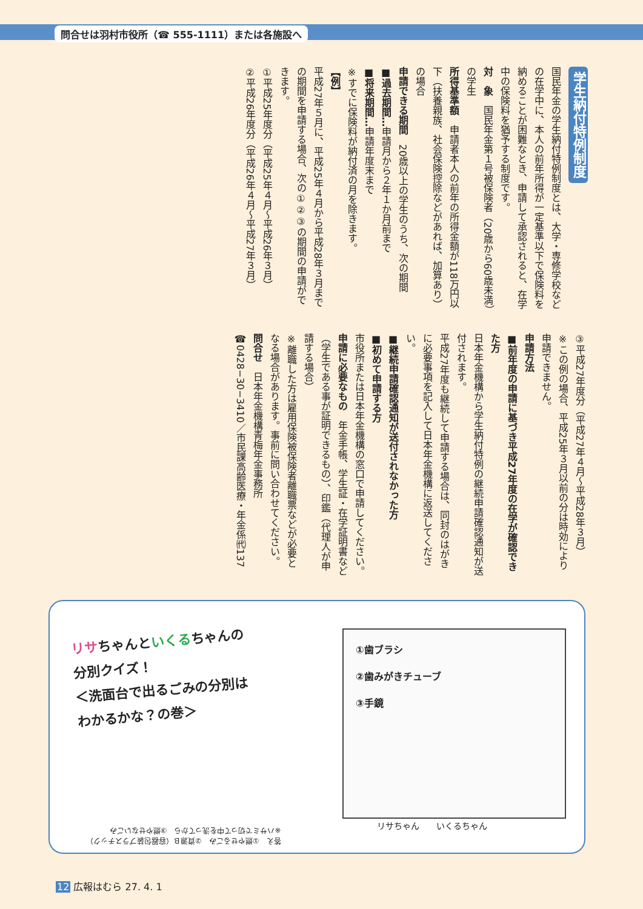問合せは羽村市役所（☎ 555-1111）または各施設へ
学生納付特例制度
国民年金の学生納付特例制度とは、大学・専修学校などの在学中に、本人の前年所得が一定基準以下で保険料を納めることが困難なとき、申請して承認されると、在学中の保険料を猶予する制度です。
対　象　国民年金第１号被保険者（20歳から60歳未満）の学生
所得基準額　申請者本人の前年の所得金額が118万円以下（扶養親族、社会保険控除などがあれば、加算あり）の場合
申請できる期間　20歳以上の学生のうち、次の期間
■過去期間…申請月から２年１か月前まで
■将来期間…申請年度末まで
※すでに保険料が納付済の月を除きます。
【例】
平成27年５月に、平成25年４月から平成28年３月までの期間を申請する場合、次の①②③の期間の申請ができます。
①平成25年度分（平成25年４月〜平成26年３月）
②平成26年度分（平成26年４月〜平成27年３月）
③平成27年度分（平成27年４月〜平成28年３月）
※この例の場合、平成25年３月以前の分は時効により申請できません。
申請方法
■前年度の申請に基づき平成27年度の在学が確認できた方
日本年金機構から学生納付特例の継続申請確認通知が送付されます。
平成27年度も継続して申請する場合は、同封のはがきに必要事項を記入して日本年金機構に返送してください。
■継続申請確認通知が送付されなかった方
■初めて申請する方
市役所または日本年金機構の窓口で申請してください。
申請に必要なもの　年金手帳、学生証・在学証明書など（学生である事が証明できるもの）、印鑑（代理人が申請する場合）
※離職した方は雇用保険被保険者離職票などが必要となる場合があります。事前に問い合わせてください。
問合せ　日本年金機構青梅年金事務所☎0428−30−3410／市民課高齢医療・年金係㈹137
リサちゃんといくるちゃんの
分別クイズ！
＜洗面台で出るごみの分別は
わかるかな？の巻＞
①歯ブラシ
②歯みがきチューブ
③手鏡
リサちゃん　　いくるちゃん
答え　①燃やせるごみ　②資源Ｂ（容器包装プラスチック）
※ハサミで切って中を洗ってから　③燃やせないごみ
12 広報はむら 27. 4. 1